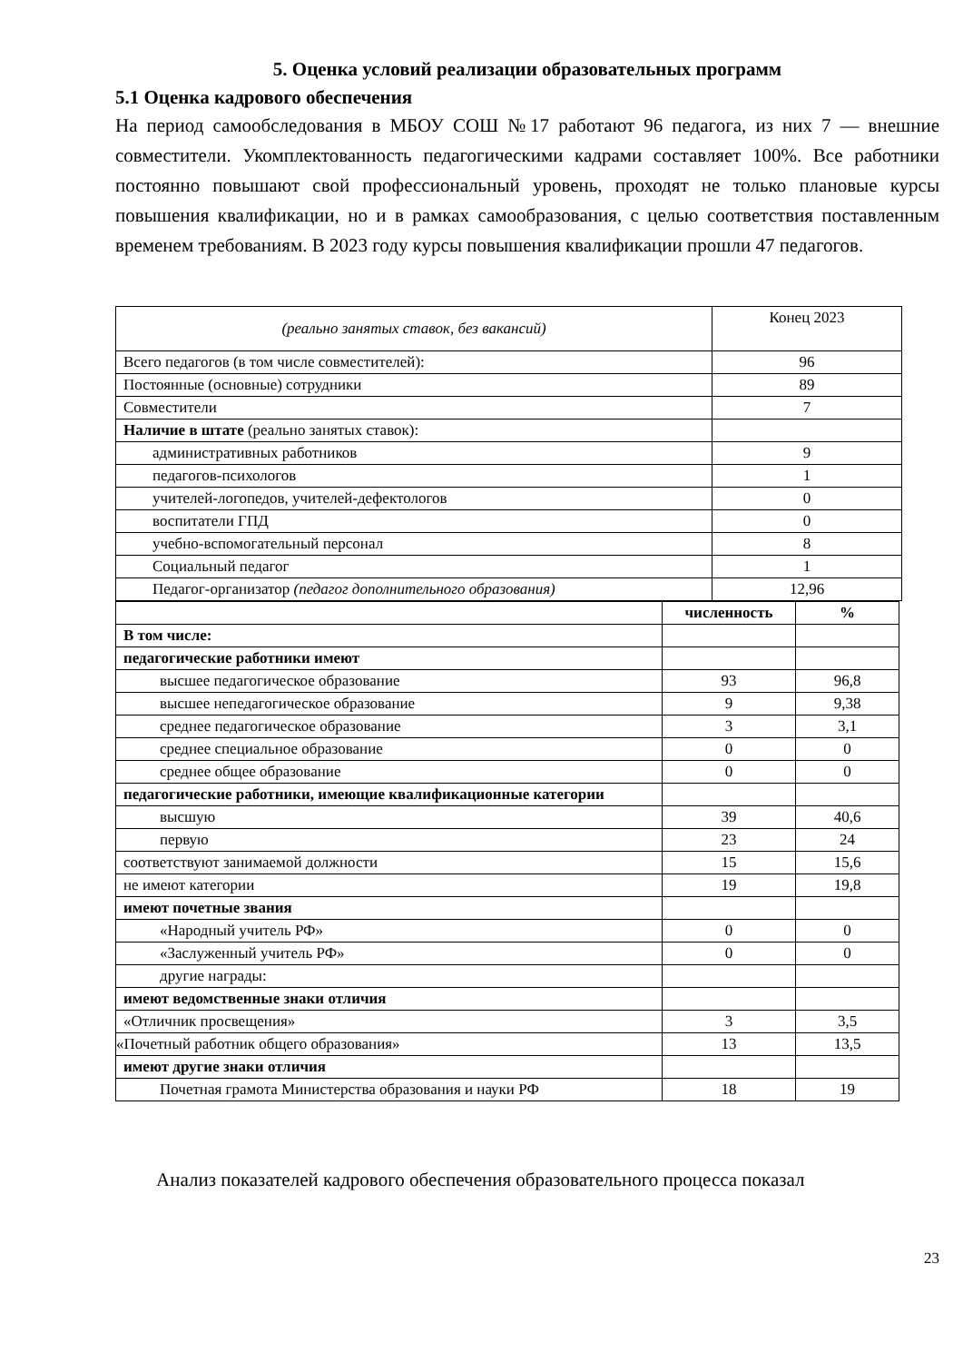5. Оценка условий реализации образовательных программ
5.1 Оценка кадрового обеспечения
На период самообследования в МБОУ СОШ №17 работают 96 педагога, из них 7 — внешние совместители. Укомплектованность педагогическими кадрами составляет 100%. Все работники постоянно повышают свой профессиональный уровень, проходят не только плановые курсы повышения квалификации, но и в рамках самообразования, с целью соответствия поставленным временем требованиям. В 2023 году курсы повышения квалификации прошли 47 педагогов.
| (реально занятых ставок, без вакансий) | Конец 2023 |
| Всего педагогов (в том числе совместителей): | 96 |
| Постоянные (основные) сотрудники | 89 |
| Совместители | 7 |
| Наличие в штате (реально занятых ставок): | |
| административных работников | 9 |
| педагогов-психологов | 1 |
| учителей-логопедов, учителей-дефектологов | 0 |
| воспитатели ГПД | 0 |
| учебно-вспомогательный персонал | 8 |
| Социальный педагог | 1 |
| Педагог-организатор (педагог дополнительного образования) | 12,96 |
| | численность | % |
| В том числе: | | |
| педагогические работники имеют | | |
| высшее педагогическое образование | 93 | 96,8 |
| высшее непедагогическое образование | 9 | 9,38 |
| среднее педагогическое образование | 3 | 3,1 |
| среднее специальное образование | 0 | 0 |
| среднее общее образование | 0 | 0 |
| педагогические работники, имеющие квалификационные категории | | |
| высшую | 39 | 40,6 |
| первую | 23 | 24 |
| соответствуют занимаемой должности | 15 | 15,6 |
| не имеют категории | 19 | 19,8 |
| имеют почетные звания | | |
| «Народный учитель РФ» | 0 | 0 |
| «Заслуженный учитель РФ» | 0 | 0 |
| другие награды: | | |
| имеют ведомственные знаки отличия | | |
| «Отличник просвещения» | 3 | 3,5 |
| «Почетный работник общего образования» | 13 | 13,5 |
| имеют другие знаки отличия | | |
| Почетная грамота Министерства образования и науки РФ | 18 | 19 |
Анализ показателей кадрового обеспечения образовательного процесса показал
23